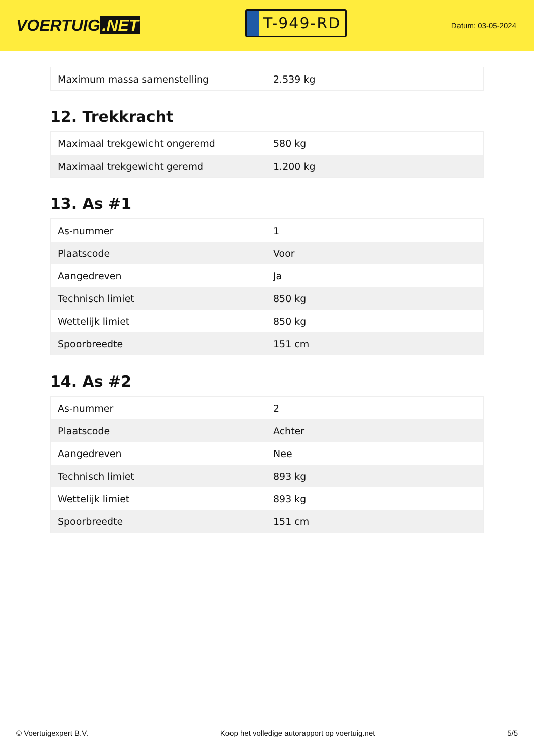VOERTUIG.NET
T-949-RD
Datum: 03-05-2024
| Maximum massa samenstelling | 2.539 kg |
12. Trekkracht
| Maximaal trekgewicht ongeremd | 580 kg |
| Maximaal trekgewicht geremd | 1.200 kg |
13. As #1
| As-nummer | 1 |
| Plaatscode | Voor |
| Aangedreven | Ja |
| Technisch limiet | 850 kg |
| Wettelijk limiet | 850 kg |
| Spoorbreedte | 151 cm |
14. As #2
| As-nummer | 2 |
| Plaatscode | Achter |
| Aangedreven | Nee |
| Technisch limiet | 893 kg |
| Wettelijk limiet | 893 kg |
| Spoorbreedte | 151 cm |
© Voertuigexpert B.V. Koop het volledige autorapport op voertuig.net 5/5